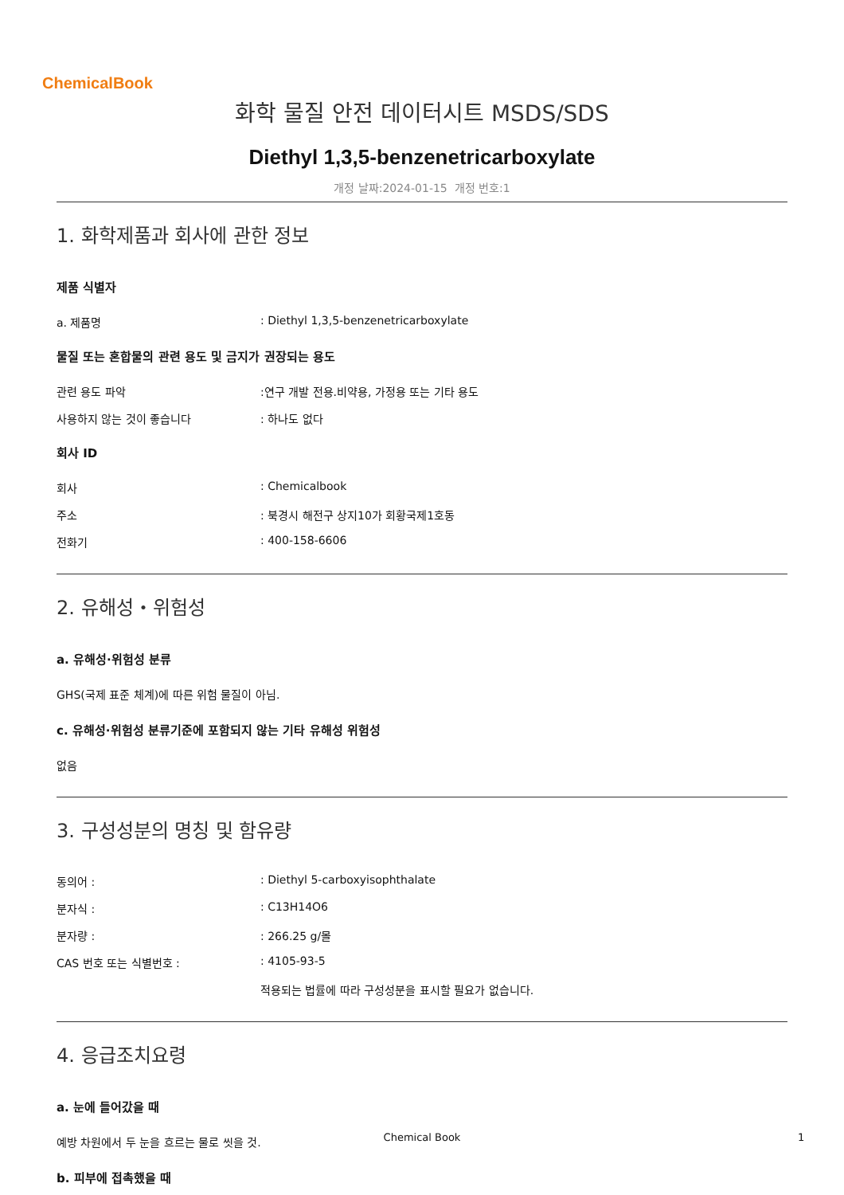ChemicalBook
화학 물질 안전 데이터시트 MSDS/SDS
Diethyl 1,3,5-benzenetricarboxylate
개정 날짜:2024-01-15 개정 번호:1
1. 화학제품과 회사에 관한 정보
제품 식별자
a. 제품명: Diethyl 1,3,5-benzenetricarboxylate
물질 또는 혼합물의 관련 용도 및 금지가 권장되는 용도
관련 용도 파악:연구 개발 전용.비약용, 가정용 또는 기타 용도
사용하지 않는 것이 좋습니다: 하나도 없다
회사 ID
회사: Chemicalbook
주소: 북경시 해전구 상지10가 회황국제1호동
전화기: 400-158-6606
2. 유해성・위험성
a. 유해성·위험성 분류
GHS(국제 표준 체계)에 따른 위험 물질이 아님.
c. 유해성·위험성 분류기준에 포함되지 않는 기타 유해성 위험성
없음
3. 구성성분의 명칭 및 함유량
동의어 :: Diethyl 5-carboxyisophthalate
분자식 :: C13H14O6
분자량 :: 266.25 g/몰
CAS 번호 또는 식별번호 :: 4105-93-5
적용되는 법률에 따라 구성성분을 표시할 필요가 없습니다.
4. 응급조치요령
a. 눈에 들어갔을 때
예방 차원에서 두 눈을 흐르는 물로 씻을 것.
b. 피부에 접촉했을 때
Chemical Book 1